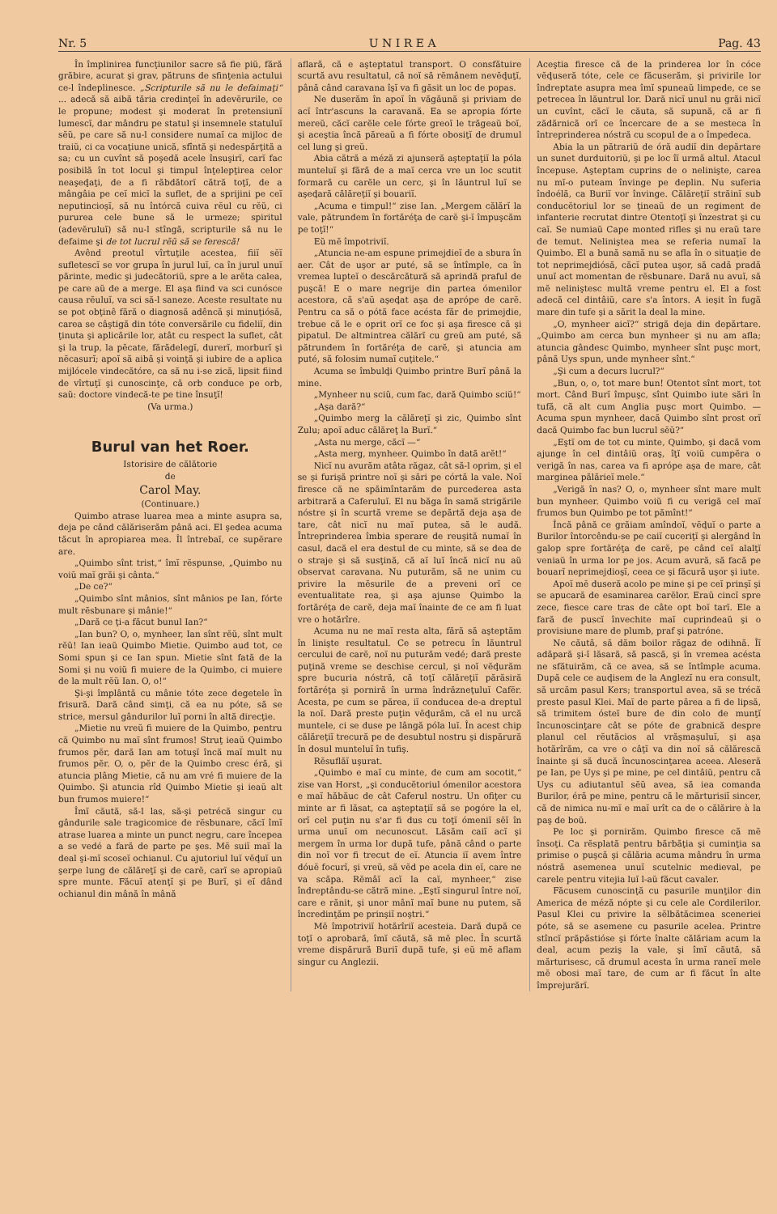Nr. 5 U N I R E A Pag. 43
În împlinirea funcţiunilor sacre să fie piŭ, fără grăbire, acurat şi grav, pătruns de sfinţenia actului ce-l îndeplinesce. „Scripturile să nu le defaimaţi“ ... adecă să aibă tăria credinţeĭ în adevĕrurile, ce le propune; modest şi moderat în pretensiunĭ lumescĭ, dar mândru pe statul şi insemnele statuluĭ sĕŭ, pe care să nu-l considere numaĭ ca mijloc de traiŭ, ci ca vocaţiune unică, sfîntă şi nedespărţită a sa; cu un cuvînt să poşedă acele însuşirĭ, carĭ fac posibilă în tot locul şi timpul înţelepţirea celor neaşeḑaţi, de a fi răbdătorĭ cătră toţĭ, de a mângâia pe ceĭ micĭ la suflet, de a sprijini pe ceĭ neputincioşĭ, să nu întórcă cuiva rĕul cu rĕŭ, ci pururea cele bune să le urmeze; spiritul (adevĕruluĭ) să nu-l stîngă, scripturile să nu le defaime şi de tot lucrul rĕŭ să se ferescă!
Avênd preotul vîrtuţile acestea, fiiĭ sĕĭ sufletescĭ se vor grupa în jurul luĭ, ca în jurul unuĭ părinte, medic şi judecătoriŭ, spre a le arĕta calea, pe care aŭ de a merge. El aşa fiind va sci cunósce causa rĕuluĭ, va sci să-l saneze. Aceste resultate nu se pot obţinê fără o diagnosă adêncă şi minuţiósă, carea se câştigă din tóte conversările cu fideliĭ, din ţinuta şi aplicările lor, atât cu respect la suflet, cât şi la trup, la pĕcate, fărădelegĭ, durerĭ, morburĭ şi nĕcasurĭ; apoĭ să aibă şi voinţă şi iubire de a aplica mijlócele vindecătóre, ca să nu i-se zică, lipsit fiind de vîrtuţĭ şi cunoscinţe, că orb conduce pe orb, saŭ: doctore vindecă-te pe tine însuţĭ!
(Va urma.)
Burul van het Roer.
Istorisire de călătorie
de
Carol May.
(Continuare.)
Quimbo atrase luarea mea a minte asupra sa, deja pe când călăriserăm până aci. El şedea acuma tăcut în apropiarea mea. Îl întrebaĭ, ce supĕrare are.
„Quimbo sînt trist,“ îmĭ rĕspunse, „Quimbo nu voiŭ maĭ grăi şi cânta.“
„De ce?“
„Quimbo sînt mânios, sînt mânios pe Ian, fórte mult rĕsbunare şi mânie!“
„Dară ce ţi-a făcut bunul Ian?“
„Ian bun? O, o, mynheer, Ian sînt rĕŭ, sînt mult rĕŭ! Ian ieaŭ Quimbo Mietie. Quimbo aud tot, ce Somi spun şi ce Ian spun. Mietie sînt fată de la Somi şi nu voiŭ fi muiere de la Quimbo, ci muiere de la mult rĕŭ Ian. O, o!“
Şi-şi împlântă cu mânie tóte zece degetele în frisură. Dară când simţi, că ea nu póte, să se strice, mersul gândurilor luĭ porni în altă direcţie.
„Mietie nu vreŭ fi muiere de la Quimbo, pentru că Quimbo nu maĭ sînt frumos! Struţ ieaŭ Quimbo frumos pĕr, dară Ian am totuşĭ încă maĭ mult nu frumos pĕr. O, o, pĕr de la Quimbo cresc éră, şi atuncia plâng Mietie, că nu am vré fi muiere de la Quimbo. Şi atuncia rîd Quimbo Mietie şi ieaŭ alt bun frumos muiere!“
Îmĭ căută, să-l las, să-şi petrécă singur cu gândurile sale tragicomice de rĕsbunare, căcĭ îmĭ atrase luarea a minte un punct negru, care începea a se vedé a fară de parte pe şes. Mĕ suiĭ maĭ la deal şi-mĭ scoseĭ ochianul. Cu ajutoriul luĭ vĕḑuĭ un şerpe lung de călăreţĭ şi de carĕ, carĭ se apropiaŭ spre munte. Făcuĭ atenţĭ şi pe Burĭ, şi eĭ dând ochianul din mână în mână
aflară, că e aşteptatul transport. O consfătuire scurtă avu resultatul, că noĭ să rĕmânem nevĕḑuţĭ, până când caravana îşĭ va fi găsit un loc de popas.
Ne duserăm în apoĭ în văgăună şi priviam de acĭ într'ascuns la caravană. Ea se apropia fórte mereŭ, căcĭ carĕle cele fórte greoĭ le trăgeaŭ boĭ, şi aceştia încă păreaŭ a fi fórte obosiţĭ de drumul cel lung şi greŭ.
Abia cătră a méză zi ajunseră aşteptaţiĭ la póla munteluĭ şi fără de a maĭ cerca vre un loc scutit formară cu carĕle un cerc, şi în lăuntrul luĭ se aşeḑară călăreţiĭ şi bouariĭ.
„Acuma e timpul!“ zise Ian. „Mergem călărĭ la vale, pătrundem în fortăréţa de carĕ şi-ĭ împuşcăm pe toţĭ!“
Eŭ mĕ împotriviĭ.
„Atuncia ne-am espune primejdieĭ de a sbura în aer. Cât de uşor ar puté, să se întîmple, ca în vremea lupteĭ o descărcătură să aprindă praful de puşcă! E o mare negrije din partea ómenilor acestora, că s'aŭ aşeḑat aşa de apróре de carĕ. Pentru ca să o pótă face acésta făr de primejdie, trebue că le e oprit orĭ ce foc şi aşa firesce că şi pipatul. De altmintrea călărĭ cu greŭ am puté, să pătrundem în fortăréţa de carĕ, şi atuncia am puté, să folosim numaĭ cuţitele.“
Acuma se îmbulḑi Quimbo printre Burĭ până la mine.
„Mynheer nu sciŭ, cum fac, dară Quimbo sciŭ!“
„Aşa dară?“
„Quimbo merg la călăreţĭ şi zic, Quimbo sînt Zulu; apoĭ aduc călăreţ la Burĭ.“
„Asta nu merge, căcĭ —“
„Asta merg, mynheer. Quimbo în dată arĕt!“
Nicĭ nu avurăm atâta răgaz, cât să-l oprim, şi el se şi furişă printre noĭ şi sări pe córtă la vale. Noĭ firesce că ne spăimîntarăm de purcederea asta arbitrară a Caferuluĭ. El nu băga în samă strigările nóstre şi în scurtă vreme se depărtă deja aşa de tare, cât nicĭ nu maĭ putea, să le audă. Întreprinderea îmbia sperare de reuşită numaĭ în casul, dacă el era destul de cu minte, să se dea de o straje şi să susţină, că aĭ luĭ încă nicĭ nu aŭ observat caravana. Nu puturăm, să ne unim cu privire la mĕsurile de a preveni orĭ ce eventualitate rea, şi aşa ajunse Quimbo la fortăréţa de carĕ, deja maĭ înainte de ce am fi luat vre o hotărîre.
Acuma nu ne maĭ resta alta, fără să aşteptăm în linişte resultatul. Ce se petrecu în lăuntrul cercului de carĕ, noĭ nu puturăm vedé; dară preste puţină vreme se deschise cercul, şi noĭ vĕḑurăm spre bucuria nóstră, că toţĭ călăreţiĭ părăsiră fortăréţa şi porniră în urma îndrăzneţuluĭ Cafĕr. Acesta, pe cum se părea, iĭ conducea de-a dreptul la noĭ. Dară preste puţin vĕḑurăm, că el nu urcă muntele, ci se duse pe lângă póla luĭ. În acest chip călăreţiĭ trecură pe de desubtul nostru şi dispărură în dosul munteluĭ în tufiş.
Rĕsuflăĭ uşurat.
„Quimbo e maĭ cu minte, de cum am socotit,“ zise van Horst, „şi conducĕtoriul ómenilor acestora e maĭ hăbăuc de cât Caferul nostru. Un ofiţer cu minte ar fi lăsat, ca aşteptaţiĭ să se pogóre la el, orĭ cel puţin nu s'ar fi dus cu toţĭ ómeniĭ sĕĭ în urma unuĭ om necunoscut. Lăsăm caiĭ acĭ şi mergem în urma lor după tufe, până când o parte din noĭ vor fi trecut de eĭ. Atuncia iĭ avem între dóuĕ focurĭ, şi vreŭ, să vĕd pe acela din eĭ, care ne va scăpa. Rĕmâĭ acĭ la caĭ, mynheer,“ zise îndreptându-se cătră mine. „Eştĭ singurul între noĭ, care e rănit, şi unor mânĭ maĭ bune nu putem, să încredinţăm pe prinşiĭ noştri.“
Mĕ împotriviĭ hotărîriĭ acesteia. Dară după ce toţĭ o aprobară, îmĭ căută, să mĕ plec. În scurtă vreme dispărură Buriĭ după tufe, şi eŭ mĕ aflam singur cu Anglezii.
Aceştia firesce că de la prinderea lor în cóce vĕḑuseră tóte, cele ce făcuserăm, şi privirile lor îndreptate asupra mea îmĭ spuneaŭ limpede, ce se petrecea în lăuntrul lor. Dară nicĭ unul nu grăi nicĭ un cuvînt, căcĭ le căuta, să supună, că ar fi zădărnică orĭ ce încercare de a se mesteca în întreprinderea nóstră cu scopul de a o împedeca.
Abia la un pătrariŭ de óră audiĭ din depărtare un sunet durduitoriŭ, şi pe loc îĭ urmă altul. Atacul începuse. Aşteptam cuprins de o nelinişte, carea nu mĭ-o puteam învinge pe deplin. Nu suferia îndoélă, ca Buriĭ vor învinge. Călăreţiĭ străinĭ sub conducĕtoriul lor se ţineaŭ de un regiment de infanterie recrutat dintre Otentoţĭ şi înzestrat şi cu caĭ. Se numiaŭ Cape monted rifles şi nu eraŭ tare de temut. Neliniştea mea se referia numaĭ la Quimbo. El a bună samă nu se afla în o situaţie de tot neprimejdiósă, căcĭ putea uşor, să cadă pradă unuĭ act momentan de rĕsbunare. Dară nu avuĭ, să mĕ neliniştesc multă vreme pentru el. El a fost adecă cel dintâiŭ, care s'a întors. A ieşit în fugă mare din tufe şi a sărit la deal la mine.
„O, mynheer aicĭ?“ strigă deja din depărtare. „Quimbo am cerca bun mynheer şi nu am afla; atuncia gândesc Quimbo, mynheer sînt puşc mort, până Uys spun, unde mynheer sînt.“
„Şi cum a decurs lucrul?“
„Bun, o, o, tot mare bun! Otentot sînt mort, tot mort. Când Burĭ împuşc, sînt Quimbo iute sări în tufă, că alt cum Anglia puşc mort Quimbo. — Acuma spun mynheer, dacă Quimbo sînt prost orĭ dacă Quimbo fac bun lucrul sĕŭ?“
„Eştĭ om de tot cu minte, Quimbo, şi dacă vom ajunge în cel dintâiŭ oraş, îţĭ voiŭ cumpĕra o verigă în nas, carea va fi apróре aşa de mare, cât marginea pălărieĭ mele.“
„Verigă în nas? O, o, mynheer sînt mare mult bun mynheer. Quimbo voiŭ fi cu verigă cel maĭ frumos bun Quimbo pe tot pămînt!“
Încă până ce grăiam amîndoĭ, vĕḑuĭ o parte a Burilor întorcêndu-se pe caiĭ cuceriţĭ şi alergând în galop spre fortăréţa de carĕ, pe când ceĭ alalţĭ veniaŭ în urma lor pe jos. Acum avură, să facă pe bouarĭ neprimejdioşĭ, ceea ce şi făcură uşor şi iute.
Apoĭ mĕ duseră acolo pe mine şi pe ceĭ prinşĭ şi se apucară de esaminarea carĕlor. Eraŭ cincĭ spre zece, fiesce care tras de câte opt boĭ tarĭ. Ele a fară de puscĭ învechite maĭ cuprindeaŭ şi o provisiune mare de plumb, praf şi patróne.
Ne căută, să dăm boilor răgaz de odihnă. Îĭ adăpară şi-ĭ lăsară, să pască, şi în vremea acésta ne sfătuirăm, că ce avea, să se întîmple acuma. După cele ce auḑisem de la Anglezĭ nu era consult, să urcăm pasul Kers; transportul avea, să se trécă preste pasul Klei. Maĭ de parte părea a fi de lipsă, să trimitem ósteĭ bure de din colo de munţĭ încunoscinţare cât se póte de grabnică despre planul cel rĕutăcios al vrăşmaşuluĭ, şi aşa hotărîrăm, ca vre o câţĭ va din noĭ să călărescă înainte şi să ducă încunoscinţarea aceea. Aleseră pe Ian, pe Uys şi pe mine, pe cel dintâiŭ, pentru că Uys cu adiutantul sĕŭ avea, să iea comanda Burilor, éră pe mine, pentru că le mărturisiĭ sincer, că de nimica nu-mĭ e maĭ urît ca de o călărire à la paş de boŭ.
Pe loc şi pornirăm. Quimbo firesce că mĕ însoţi. Ca rĕsplată pentru bărbăţia şi cuminţia sa primise o puşcă şi călăria acuma mândru în urma nóstră asemenea unuĭ scutelnic medieval, pe carele pentru vitejia luĭ l-aŭ făcut cavaler.
Făcusem cunoscinţă cu pasurile munţilor din America de méză nópte şi cu cele ale Cordilerilor. Pasul Klei cu privire la sĕlbătăcimea sceneriei póte, să se asemene cu pasurile acelea. Printre stîncĭ prăpăstióse şi fórte înalte călăriam acum la deal, acum peziş la vale, şi îmĭ căută, să mărturisesc, că drumul acesta în urma raneĭ mele mĕ obosi maĭ tare, de cum ar fi făcut în alte împrejurărĭ.